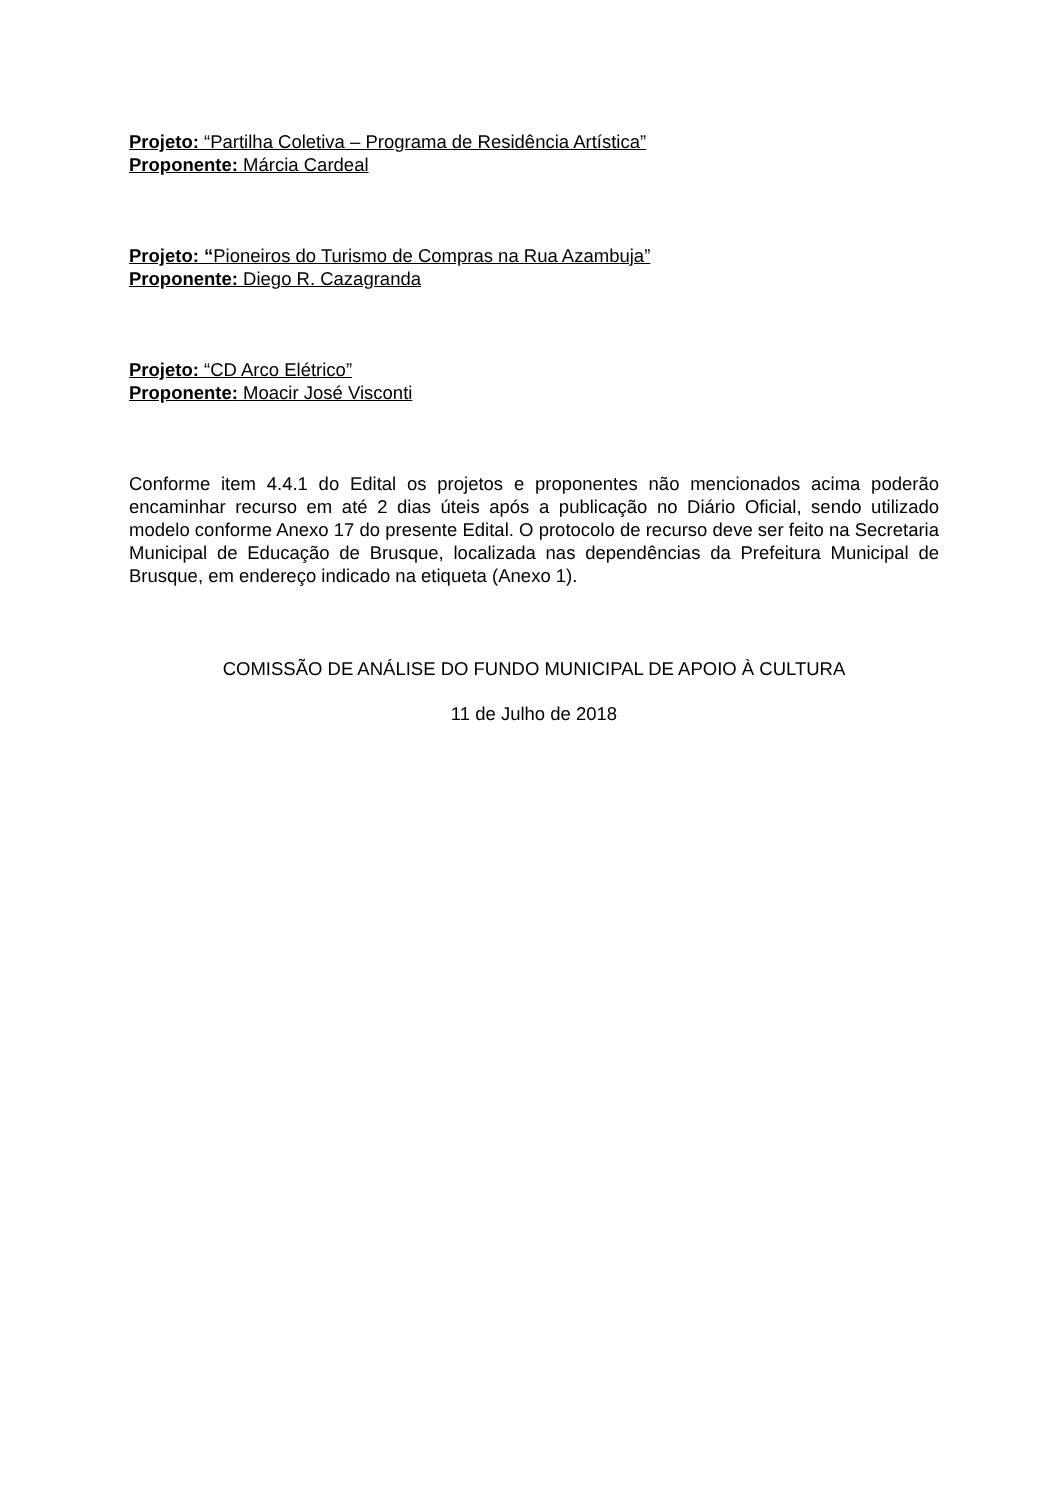Projeto: “Partilha Coletiva – Programa de Residência Artística”
Proponente: Márcia Cardeal
Projeto: “Pioneiros do Turismo de Compras na Rua Azambuja”
Proponente: Diego R. Cazagranda
Projeto: “CD Arco Elétrico”
Proponente: Moacir José Visconti
Conforme item 4.4.1 do Edital os projetos e proponentes não mencionados acima poderão encaminhar recurso em até 2 dias úteis após a publicação no Diário Oficial, sendo utilizado modelo conforme Anexo 17 do presente Edital. O protocolo de recurso deve ser feito na Secretaria Municipal de Educação de Brusque, localizada nas dependências da Prefeitura Municipal de Brusque, em endereço indicado na etiqueta (Anexo 1).
COMISSÃO DE ANÁLISE DO FUNDO MUNICIPAL DE APOIO À CULTURA
11 de Julho de 2018